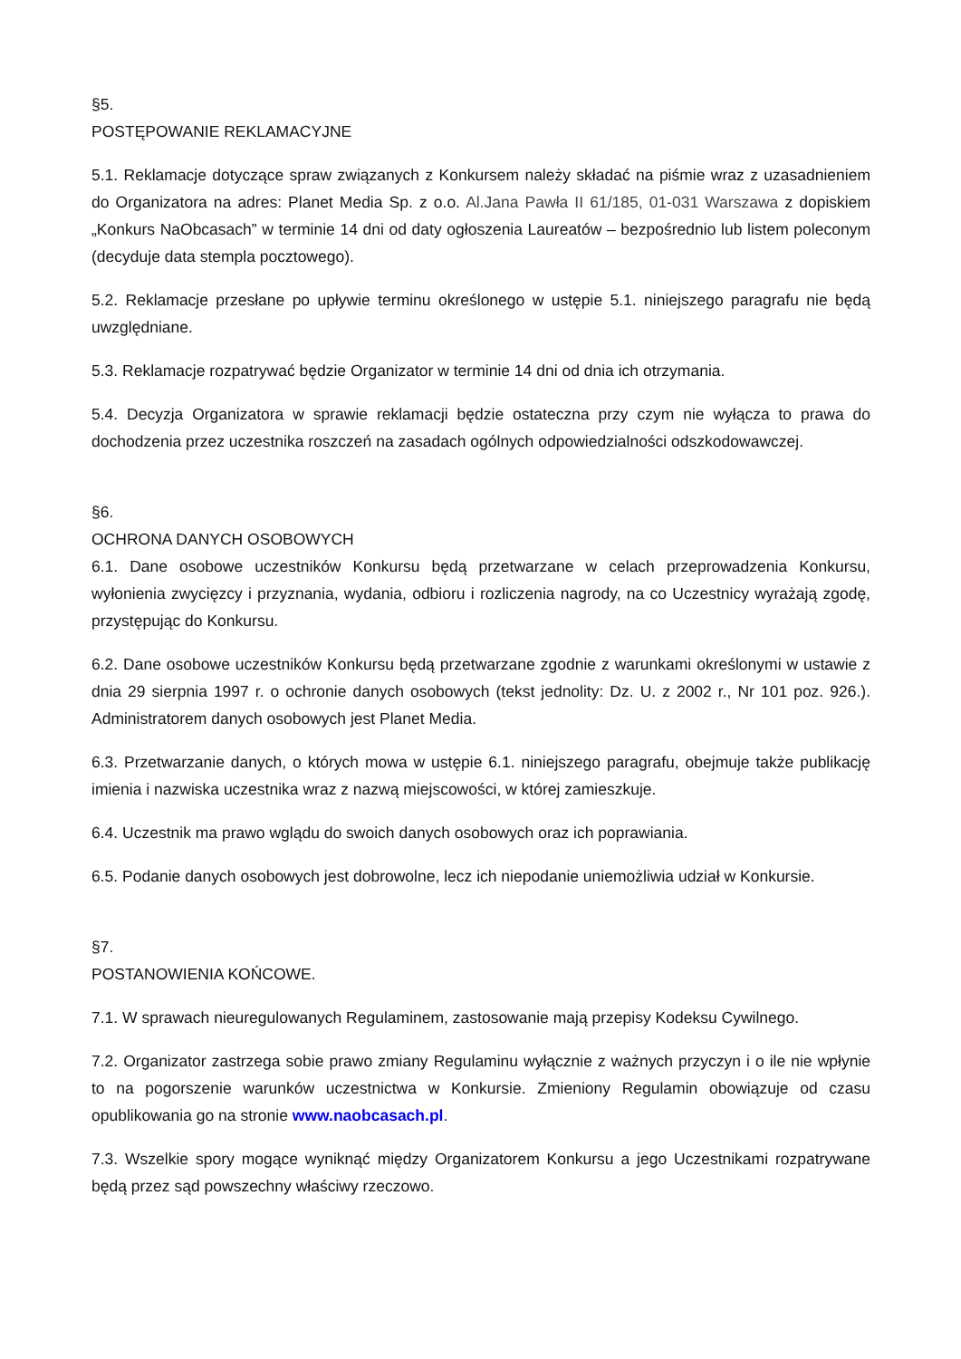§5.
POSTĘPOWANIE REKLAMACYJNE
5.1. Reklamacje dotyczące spraw związanych z Konkursem należy składać na piśmie wraz z uzasadnieniem do Organizatora na adres: Planet Media Sp. z o.o. Al.Jana Pawła II 61/185, 01-031 Warszawa z dopiskiem „Konkurs NaObcasach” w terminie 14 dni od daty ogłoszenia Laureatów – bezpośrednio lub listem poleconym (decyduje data stempla pocztowego).
5.2. Reklamacje przesłane po upływie terminu określonego w ustępie 5.1. niniejszego paragrafu nie będą uwzględniane.
5.3. Reklamacje rozpatrywać będzie Organizator w terminie 14 dni od dnia ich otrzymania.
5.4. Decyzja Organizatora w sprawie reklamacji będzie ostateczna przy czym nie wyłącza to prawa do dochodzenia przez uczestnika roszczeń na zasadach ogólnych odpowiedzialności odszkodowawczej.
§6.
OCHRONA DANYCH OSOBOWYCH
6.1. Dane osobowe uczestników Konkursu będą przetwarzane w celach przeprowadzenia Konkursu, wyłonienia zwycięzcy i przyznania, wydania, odbioru i rozliczenia nagrody, na co Uczestnicy wyrażają zgodę, przystępując do Konkursu.
6.2. Dane osobowe uczestników Konkursu będą przetwarzane zgodnie z warunkami określonymi w ustawie z dnia 29 sierpnia 1997 r. o ochronie danych osobowych (tekst jednolity: Dz. U. z 2002 r., Nr 101 poz. 926.). Administratorem danych osobowych jest Planet Media.
6.3. Przetwarzanie danych, o których mowa w ustępie 6.1. niniejszego paragrafu, obejmuje także publikację imienia i nazwiska uczestnika wraz z nazwą miejscowości, w której zamieszkuje.
6.4. Uczestnik ma prawo wglądu do swoich danych osobowych oraz ich poprawiania.
6.5. Podanie danych osobowych jest dobrowolne, lecz ich niepodanie uniemożliwia udział w Konkursie.
§7.
POSTANOWIENIA KOŃCOWE.
7.1. W sprawach nieuregulowanych Regulaminem, zastosowanie mają przepisy Kodeksu Cywilnego.
7.2. Organizator zastrzega sobie prawo zmiany Regulaminu wyłącznie z ważnych przyczyn i o ile nie wpłynie to na pogorszenie warunków uczestnictwa w Konkursie. Zmieniony Regulamin obowiązuje od czasu opublikowania go na stronie www.naobcasach.pl.
7.3. Wszelkie spory mogące wyniknąć między Organizatorem Konkursu a jego Uczestnikami rozpatrywane będą przez sąd powszechny właściwy rzeczowo.